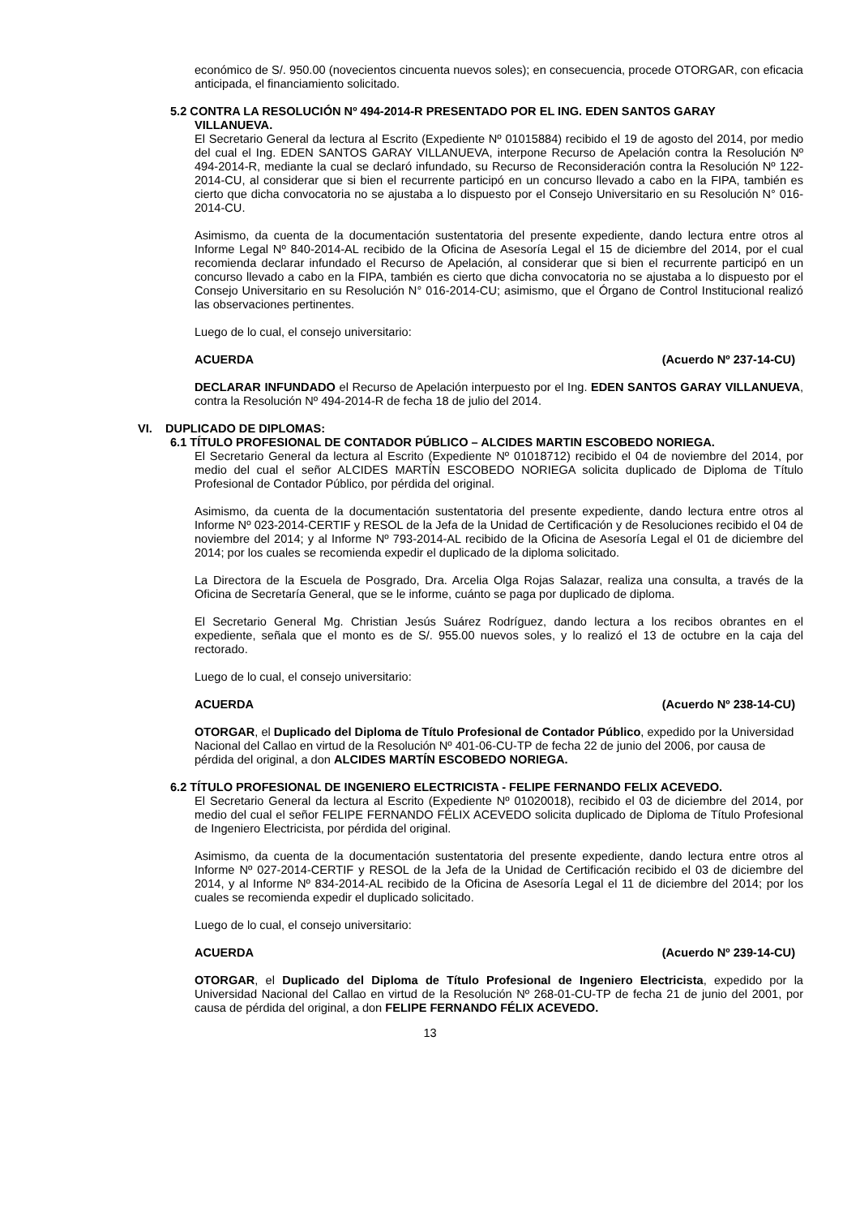económico de S/. 950.00 (novecientos cincuenta nuevos soles); en consecuencia, procede OTORGAR, con eficacia anticipada, el financiamiento solicitado.
5.2 CONTRA LA RESOLUCIÓN Nº 494-2014-R PRESENTADO POR EL ING. EDEN SANTOS GARAY
VILLANUEVA.
El Secretario General da lectura al Escrito (Expediente Nº 01015884) recibido el 19 de agosto del 2014, por medio del cual el Ing. EDEN SANTOS GARAY VILLANUEVA, interpone Recurso de Apelación contra la Resolución Nº 494-2014-R, mediante la cual se declaró infundado, su Recurso de Reconsideración contra la Resolución Nº 122-2014-CU, al considerar que si bien el recurrente participó en un concurso llevado a cabo en la FIPA, también es cierto que dicha convocatoria no se ajustaba a lo dispuesto por el Consejo Universitario en su Resolución N° 016-2014-CU.
Asimismo, da cuenta de la documentación sustentatoria del presente expediente, dando lectura entre otros al Informe Legal Nº 840-2014-AL recibido de la Oficina de Asesoría Legal el 15 de diciembre del 2014, por el cual recomienda declarar infundado el Recurso de Apelación, al considerar que si bien el recurrente participó en un concurso llevado a cabo en la FIPA, también es cierto que dicha convocatoria no se ajustaba a lo dispuesto por el Consejo Universitario en su Resolución N° 016-2014-CU; asimismo, que el Órgano de Control Institucional realizó las observaciones pertinentes.
Luego de lo cual, el consejo universitario:
ACUERDA (Acuerdo Nº 237-14-CU)
DECLARAR INFUNDADO el Recurso de Apelación interpuesto por el Ing. EDEN SANTOS GARAY VILLANUEVA, contra la Resolución Nº 494-2014-R de fecha 18 de julio del 2014.
VI. DUPLICADO DE DIPLOMAS:
6.1 TÍTULO PROFESIONAL DE CONTADOR PÚBLICO – ALCIDES MARTIN ESCOBEDO NORIEGA.
El Secretario General da lectura al Escrito (Expediente Nº 01018712) recibido el 04 de noviembre del 2014, por medio del cual el señor ALCIDES MARTÍN ESCOBEDO NORIEGA solicita duplicado de Diploma de Título Profesional de Contador Público, por pérdida del original.
Asimismo, da cuenta de la documentación sustentatoria del presente expediente, dando lectura entre otros al Informe Nº 023-2014-CERTIF y RESOL de la Jefa de la Unidad de Certificación y de Resoluciones recibido el 04 de noviembre del 2014; y al Informe Nº 793-2014-AL recibido de la Oficina de Asesoría Legal el 01 de diciembre del 2014; por los cuales se recomienda expedir el duplicado de la diploma solicitado.
La Directora de la Escuela de Posgrado, Dra. Arcelia Olga Rojas Salazar, realiza una consulta, a través de la Oficina de Secretaría General, que se le informe, cuánto se paga por duplicado de diploma.
El Secretario General Mg. Christian Jesús Suárez Rodríguez, dando lectura a los recibos obrantes en el expediente, señala que el monto es de S/. 955.00 nuevos soles, y lo realizó el 13 de octubre en la caja del rectorado.
Luego de lo cual, el consejo universitario:
ACUERDA (Acuerdo Nº 238-14-CU)
OTORGAR, el Duplicado del Diploma de Título Profesional de Contador Público, expedido por la Universidad Nacional del Callao en virtud de la Resolución Nº 401-06-CU-TP de fecha 22 de junio del 2006, por causa de pérdida del original, a don ALCIDES MARTÍN ESCOBEDO NORIEGA.
6.2 TÍTULO PROFESIONAL DE INGENIERO ELECTRICISTA - FELIPE FERNANDO FELIX ACEVEDO.
El Secretario General da lectura al Escrito (Expediente Nº 01020018), recibido el 03 de diciembre del 2014, por medio del cual el señor FELIPE FERNANDO FÉLIX ACEVEDO solicita duplicado de Diploma de Título Profesional de Ingeniero Electricista, por pérdida del original.
Asimismo, da cuenta de la documentación sustentatoria del presente expediente, dando lectura entre otros al Informe Nº 027-2014-CERTIF y RESOL de la Jefa de la Unidad de Certificación recibido el 03 de diciembre del 2014, y al Informe Nº 834-2014-AL recibido de la Oficina de Asesoría Legal el 11 de diciembre del 2014; por los cuales se recomienda expedir el duplicado solicitado.
Luego de lo cual, el consejo universitario:
ACUERDA (Acuerdo Nº 239-14-CU)
OTORGAR, el Duplicado del Diploma de Título Profesional de Ingeniero Electricista, expedido por la Universidad Nacional del Callao en virtud de la Resolución Nº 268-01-CU-TP de fecha 21 de junio del 2001, por causa de pérdida del original, a don FELIPE FERNANDO FÉLIX ACEVEDO.
13